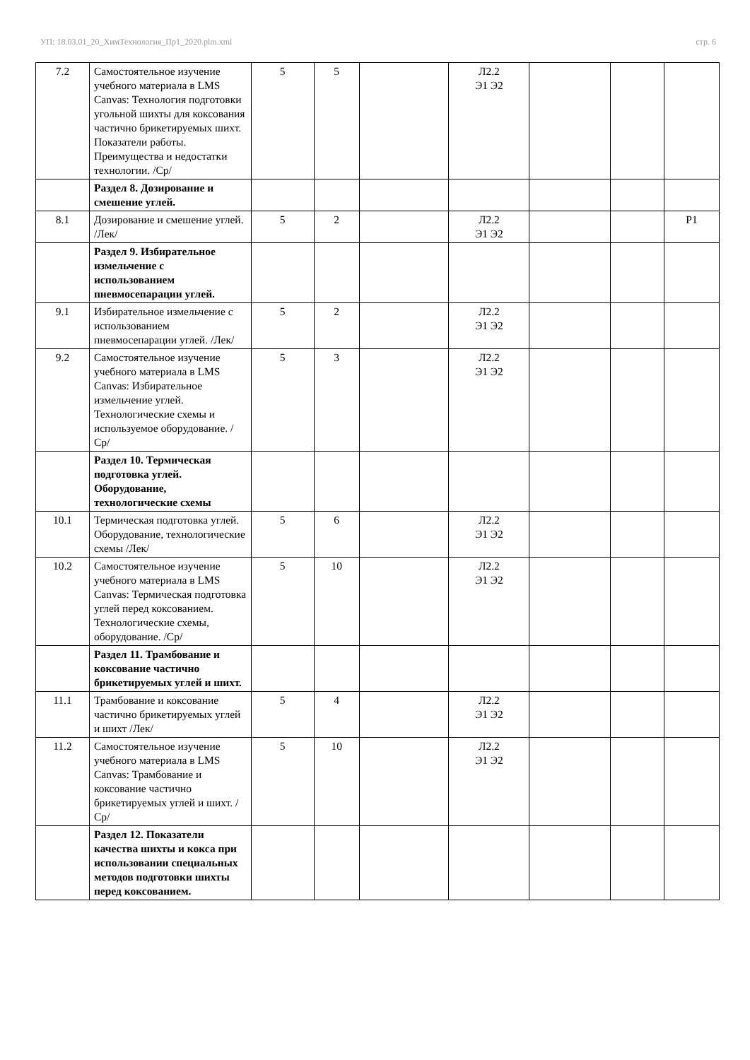УП: 18.03.01_20_ХимТехнология_Пр1_2020.plm.xml стр. 6
| 7.2 | Самостоятельное изучение учебного материала в LMS Canvas: Технология подготовки угольной шихты для коксования частично брикетируемых шихт. Показатели работы. Преимущества и недостатки технологии. /Ср/ | 5 | 5 | | Л2.2 Э1 Э2 | | | |
| | Раздел 8. Дозирование и смешение углей. | | | | | | | |
| 8.1 | Дозирование и смешение углей. /Лек/ | 5 | 2 | | Л2.2 Э1 Э2 | | | Р1 |
| | Раздел 9. Избирательное измельчение с использованием пневмосепарации углей. | | | | | | | |
| 9.1 | Избирательное измельчение с использованием пневмосепарации углей. /Лек/ | 5 | 2 | | Л2.2 Э1 Э2 | | | |
| 9.2 | Самостоятельное изучение учебного материала в LMS Canvas: Избирательное измельчение углей. Технологические схемы и используемое оборудование. /Ср/ | 5 | 3 | | Л2.2 Э1 Э2 | | | |
| | Раздел 10. Термическая подготовка углей. Оборудование, технологические схемы | | | | | | | |
| 10.1 | Термическая подготовка углей. Оборудование, технологические схемы /Лек/ | 5 | 6 | | Л2.2 Э1 Э2 | | | |
| 10.2 | Самостоятельное изучение учебного материала в LMS Canvas: Термическая подготовка углей перед коксованием. Технологические схемы, оборудование. /Ср/ | 5 | 10 | | Л2.2 Э1 Э2 | | | |
| | Раздел 11. Трамбование и коксование частично брикетируемых углей и шихт. | | | | | | | |
| 11.1 | Трамбование и коксование частично брикетируемых углей и шихт /Лек/ | 5 | 4 | | Л2.2 Э1 Э2 | | | |
| 11.2 | Самостоятельное изучение учебного материала в LMS Canvas: Трамбование и коксование частично брикетируемых углей и шихт. /Ср/ | 5 | 10 | | Л2.2 Э1 Э2 | | | |
| | Раздел 12. Показатели качества шихты и кокса при использовании специальных методов подготовки шихты перед коксованием. | | | | | | | |